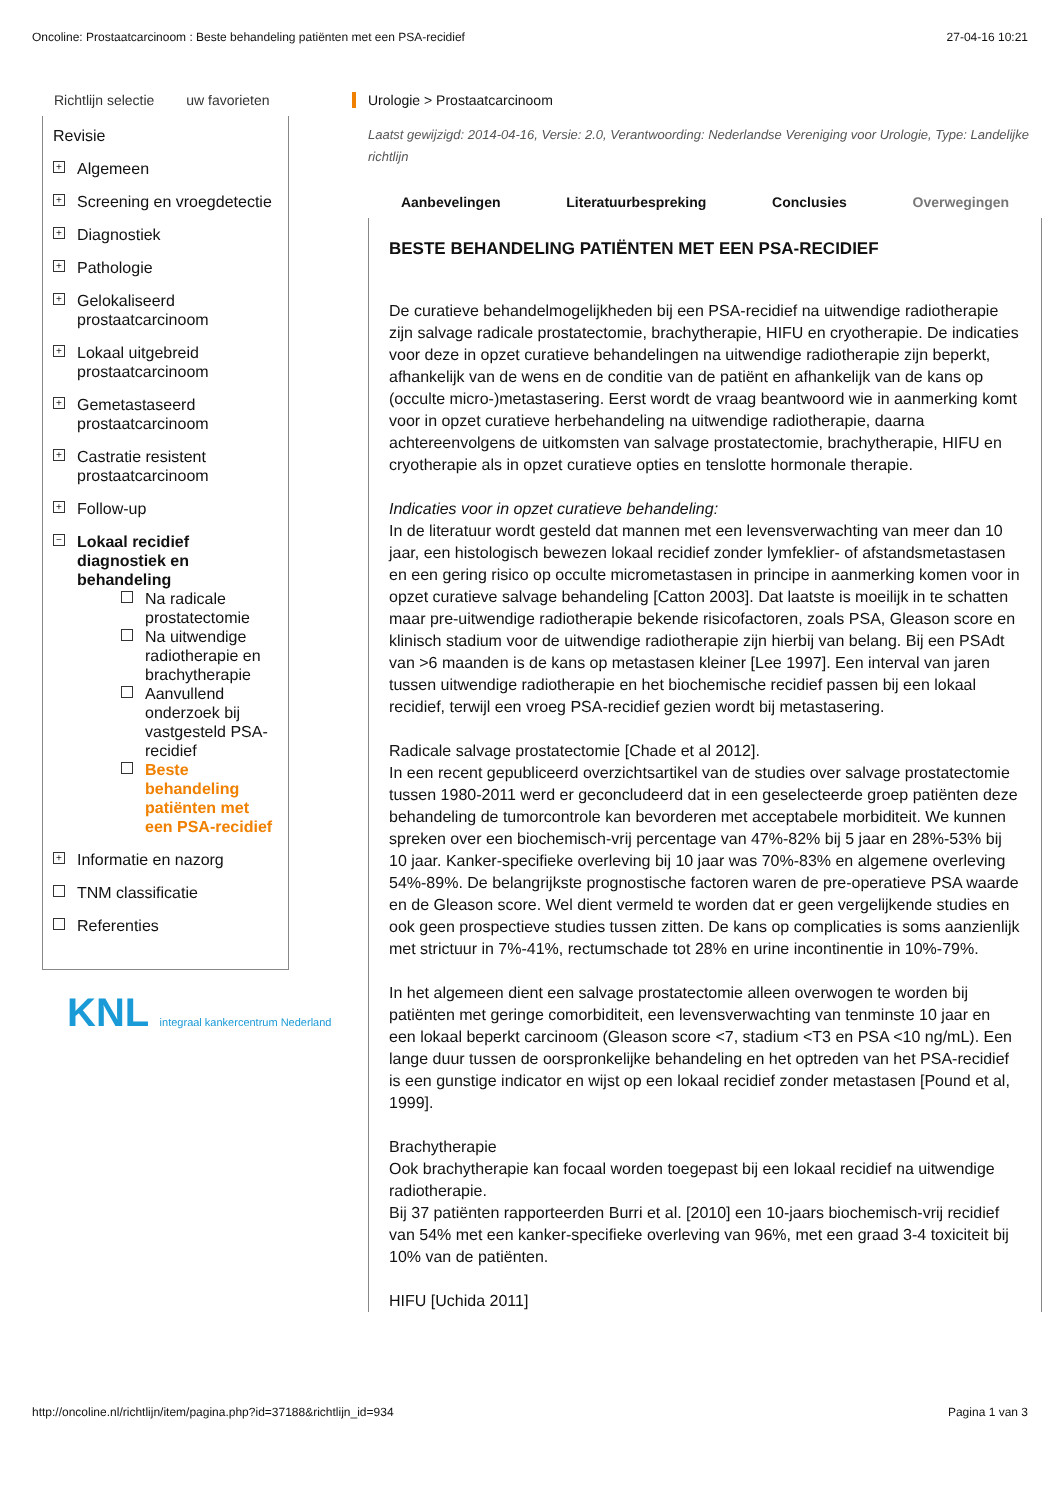Oncoline: Prostaatcarcinoom : Beste behandeling patiënten met een PSA-recidief 27-04-16 10:21
Richtlijn selectie uw favorieten
Revisie
+ Algemeen
+ Screening en vroegdetectie
+ Diagnostiek
+ Pathologie
+ Gelokaliseerd prostaatcarcinoom
+ Lokaal uitgebreid prostaatcarcinoom
+ Gemetastaseerd prostaatcarcinoom
+ Castratie resistent prostaatcarcinoom
+ Follow-up
− Lokaal recidief diagnostiek en behandeling
Na radicale prostatectomie
Na uitwendige radiotherapie en brachytherapie
Aanvullend onderzoek bij vastgesteld PSA-recidief
Beste behandeling patiënten met een PSA-recidief
+ Informatie en nazorg
TNM classificatie
Referenties
KNL integraal kankercentrum Nederland
Urologie > Prostaatcarcinoom
Laatst gewijzigd: 2014-04-16, Versie: 2.0, Verantwoording: Nederlandse Vereniging voor Urologie, Type: Landelijke richtlijn
Aanbevelingen Literatuurbespreking Conclusies Overwegingen
BESTE BEHANDELING PATIËNTEN MET EEN PSA-RECIDIEF
De curatieve behandelmogelijkheden bij een PSA-recidief na uitwendige radiotherapie zijn salvage radicale prostatectomie, brachytherapie, HIFU en cryotherapie. De indicaties voor deze in opzet curatieve behandelingen na uitwendige radiotherapie zijn beperkt, afhankelijk van de wens en de conditie van de patiënt en afhankelijk van de kans op (occulte micro-)metastasering. Eerst wordt de vraag beantwoord wie in aanmerking komt voor in opzet curatieve herbehandeling na uitwendige radiotherapie, daarna achtereenvolgens de uitkomsten van salvage prostatectomie, brachytherapie, HIFU en cryotherapie als in opzet curatieve opties en tenslotte hormonale therapie.
Indicaties voor in opzet curatieve behandeling:
In de literatuur wordt gesteld dat mannen met een levensverwachting van meer dan 10 jaar, een histologisch bewezen lokaal recidief zonder lymfeklier- of afstandsmetastasen en een gering risico op occulte micrometastasen in principe in aanmerking komen voor in opzet curatieve salvage behandeling [Catton 2003]. Dat laatste is moeilijk in te schatten maar pre-uitwendige radiotherapie bekende risicofactoren, zoals PSA, Gleason score en klinisch stadium voor de uitwendige radiotherapie zijn hierbij van belang. Bij een PSAdt van >6 maanden is de kans op metastasen kleiner [Lee 1997]. Een interval van jaren tussen uitwendige radiotherapie en het biochemische recidief passen bij een lokaal recidief, terwijl een vroeg PSA-recidief gezien wordt bij metastasering.
Radicale salvage prostatectomie [Chade et al 2012].
In een recent gepubliceerd overzichtsartikel van de studies over salvage prostatectomie tussen 1980-2011 werd er geconcludeerd dat in een geselecteerde groep patiënten deze behandeling de tumorcontrole kan bevorderen met acceptabele morbiditeit. We kunnen spreken over een biochemisch-vrij percentage van 47%-82% bij 5 jaar en 28%-53% bij 10 jaar. Kanker-specifieke overleving bij 10 jaar was 70%-83% en algemene overleving 54%-89%. De belangrijkste prognostische factoren waren de pre-operatieve PSA waarde en de Gleason score. Wel dient vermeld te worden dat er geen vergelijkende studies en ook geen prospectieve studies tussen zitten. De kans op complicaties is soms aanzienlijk met strictuur in 7%-41%, rectumschade tot 28% en urine incontinentie in 10%-79%.
In het algemeen dient een salvage prostatectomie alleen overwogen te worden bij patiënten met geringe comorbiditeit, een levensverwachting van tenminste 10 jaar en een lokaal beperkt carcinoom (Gleason score <7, stadium <T3 en PSA <10 ng/mL). Een lange duur tussen de oorspronkelijke behandeling en het optreden van het PSA-recidief is een gunstige indicator en wijst op een lokaal recidief zonder metastasen [Pound et al, 1999].
Brachytherapie
Ook brachytherapie kan focaal worden toegepast bij een lokaal recidief na uitwendige radiotherapie.
Bij 37 patiënten rapporteerden Burri et al. [2010] een 10-jaars biochemisch-vrij recidief van 54% met een kanker-specifieke overleving van 96%, met een graad 3-4 toxiciteit bij 10% van de patiënten.
HIFU [Uchida 2011]
http://oncoline.nl/richtlijn/item/pagina.php?id=37188&richtlijn_id=934 Pagina 1 van 3